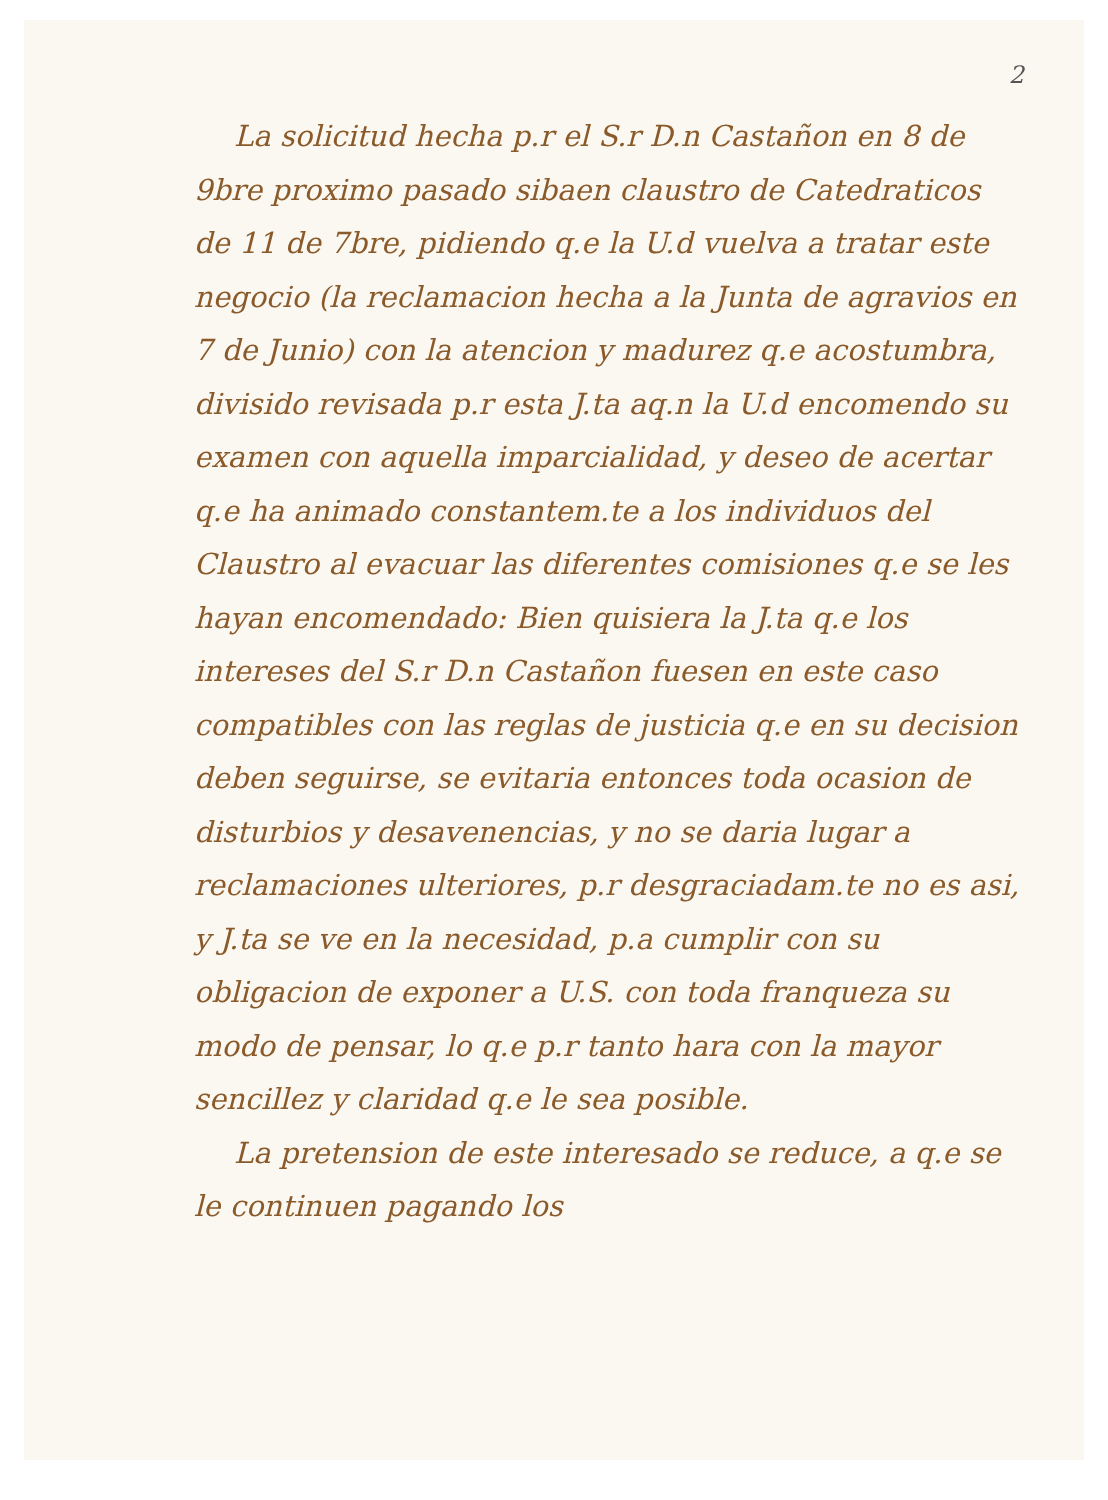2
La solicitud hecha p.r el S.r D.n Castañon en 8 de 9bre proximo pasado sibaen claustro de Catedraticos de 11 de 7bre, pidiendo q.e la U.d vuelva a tratar este negocio (la reclamacion hecha a la Junta de agravios en 7 de Junio) con la atencion y madurez q.e acostumbra, divisido revisada p.r esta J.ta aq.n la U.d encomendo su examen con aquella imparcialidad, y deseo de acertar q.e ha animado constantem.te a los individuos del Claustro al evacuar las diferentes comisiones q.e se les hayan encomendado: Bien quisiera la J.ta q.e los intereses del S.r D.n Castañon fuesen en este caso compatibles con las reglas de justicia q.e en su decision deben seguirse, se evitaria entonces toda ocasion de disturbios y desavenencias, y no se daria lugar a reclamaciones ulteriores, p.r desgraciadam.te no es asi, y J.ta se ve en la necesidad, p.a cumplir con su obligacion de exponer a U.S. con toda franqueza su modo de pensar, lo q.e p.r tanto hara con la mayor sencillez y claridad q.e le sea posible.
La pretension de este interesado se reduce, a q.e se le continuen pagando los